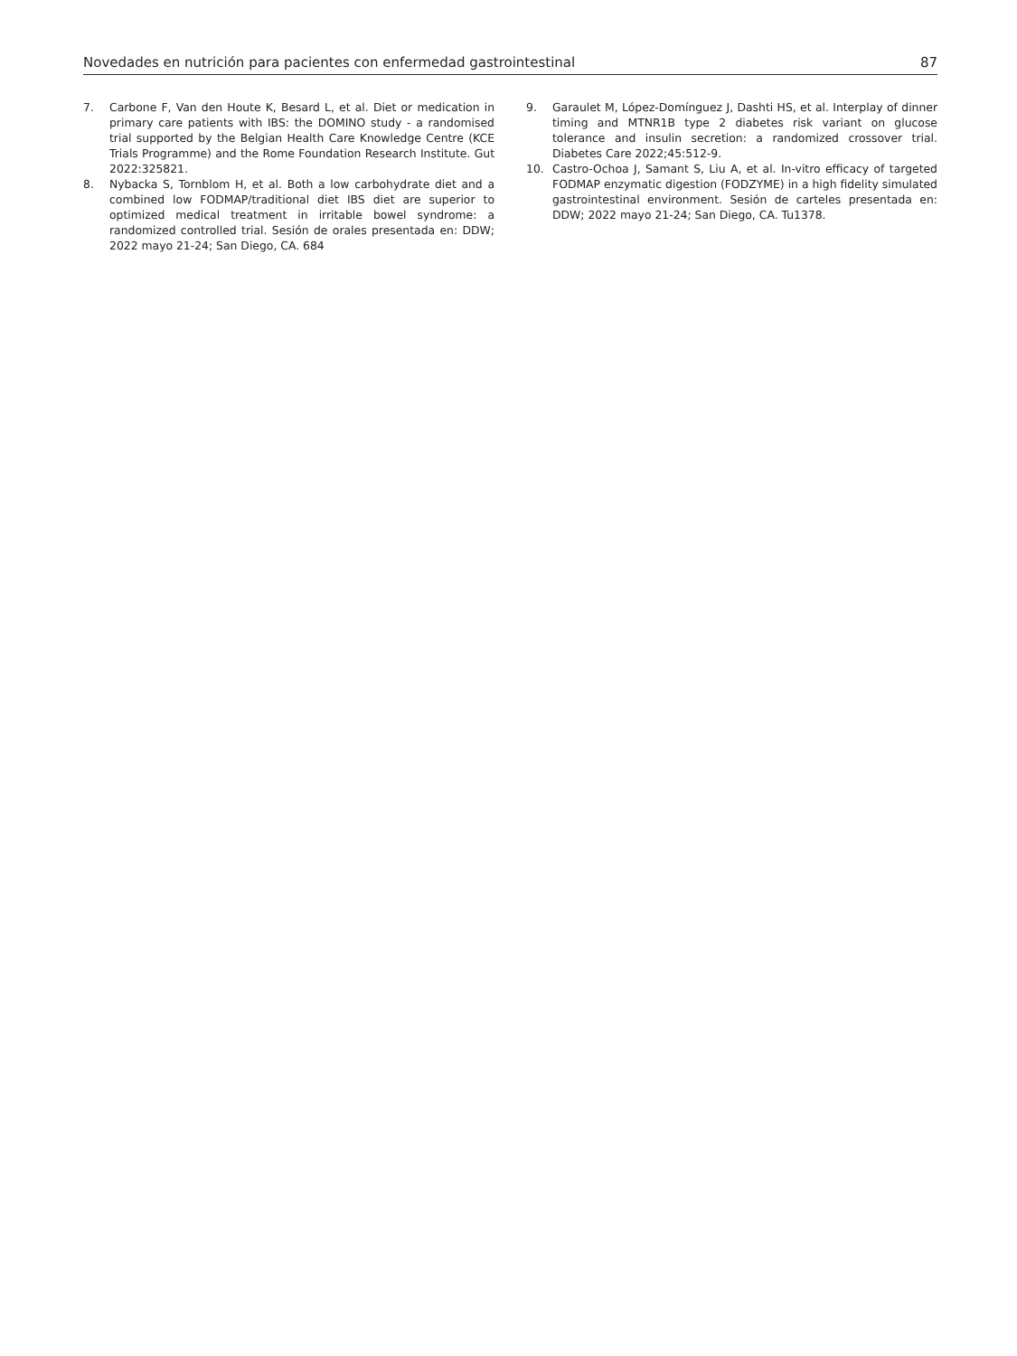Novedades en nutrición para pacientes con enfermedad gastrointestinal 87
7. Carbone F, Van den Houte K, Besard L, et al. Diet or medication in primary care patients with IBS: the DOMINO study - a randomised trial supported by the Belgian Health Care Knowledge Centre (KCE Trials Programme) and the Rome Foundation Research Institute. Gut 2022:325821.
8. Nybacka S, Tornblom H, et al. Both a low carbohydrate diet and a combined low FODMAP/traditional diet IBS diet are superior to optimized medical treatment in irritable bowel syndrome: a randomized controlled trial. Sesión de orales presentada en: DDW; 2022 mayo 21-24; San Diego, CA. 684
9. Garaulet M, López-Domínguez J, Dashti HS, et al. Interplay of dinner timing and MTNR1B type 2 diabetes risk variant on glucose tolerance and insulin secretion: a randomized crossover trial. Diabetes Care 2022;45:512-9.
10. Castro-Ochoa J, Samant S, Liu A, et al. In-vitro efficacy of targeted FODMAP enzymatic digestion (FODZYME) in a high fidelity simulated gastrointestinal environment. Sesión de carteles presentada en: DDW; 2022 mayo 21-24; San Diego, CA. Tu1378.